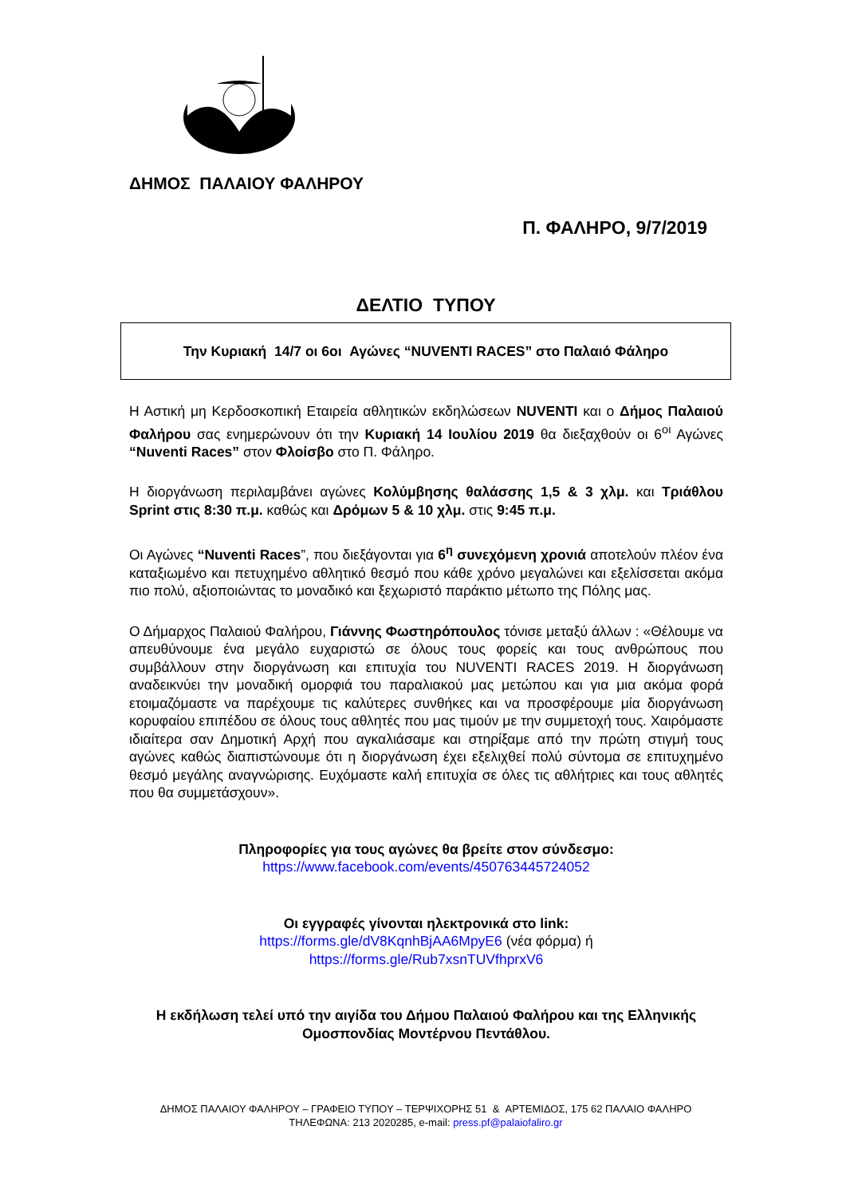ΔΗΜΟΣ ΠΑΛΑΙΟΥ ΦΑΛΗΡΟΥ
Π. ΦΑΛΗΡΟ, 9/7/2019
ΔΕΛΤΙΟ ΤΥΠΟΥ
Την Κυριακή 14/7 οι 6οι Αγώνες “NUVENTI RACES” στο Παλαιό Φάληρο
Η Αστική μη Κερδοσκοπική Εταιρεία αθλητικών εκδηλώσεων NUVENTI και ο Δήμος Παλαιού Φαλήρου σας ενημερώνουν ότι την Κυριακή 14 Ιουλίου 2019 θα διεξαχθούν οι 6<sup>οι</sup> Αγώνες “Nuventi Races” στον Φλοίσβο στο Π. Φάληρο.
Η διοργάνωση περιλαμβάνει αγώνες Κολύμβησης θαλάσσης 1,5 & 3 χλμ. και Τριάθλου Sprint στις 8:30 π.μ. καθώς και Δρόμων 5 & 10 χλμ. στις 9:45 π.μ.
Οι Αγώνες “Nuventi Races”, που διεξάγονται για 6<sup>η</sup> συνεχόμενη χρονιά αποτελούν πλέον ένα καταξιωμένο και πετυχημένο αθλητικό θεσμό που κάθε χρόνο μεγαλώνει και εξελίσσεται ακόμα πιο πολύ, αξιοποιώντας το μοναδικό και ξεχωριστό παράκτιο μέτωπο της Πόλης μας.
Ο Δήμαρχος Παλαιού Φαλήρου, Γιάννης Φωστηρόπουλος τόνισε μεταξύ άλλων : «Θέλουμε να απευθύνουμε ένα μεγάλο ευχαριστώ σε όλους τους φορείς και τους ανθρώπους που συμβάλλουν στην διοργάνωση και επιτυχία του NUVENTI RACES 2019. Η διοργάνωση αναδεικνύει την μοναδική ομορφιά του παραλιακού μας μετώπου και για μια ακόμα φορά ετοιμαζόμαστε να παρέχουμε τις καλύτερες συνθήκες και να προσφέρουμε μία διοργάνωση κορυφαίου επιπέδου σε όλους τους αθλητές που μας τιμούν με την συμμετοχή τους. Χαιρόμαστε ιδιαίτερα σαν Δημοτική Αρχή που αγκαλιάσαμε και στηρίξαμε από την πρώτη στιγμή τους αγώνες καθώς διαπιστώνουμε ότι η διοργάνωση έχει εξελιχθεί πολύ σύντομα σε επιτυχημένο θεσμό μεγάλης αναγνώρισης. Ευχόμαστε καλή επιτυχία σε όλες τις αθλήτριες και τους αθλητές που θα συμμετάσχουν».
Πληροφορίες για τους αγώνες θα βρείτε στον σύνδεσμο:
https://www.facebook.com/events/450763445724052
Οι εγγραφές γίνονται ηλεκτρονικά στο link:
https://forms.gle/dV8KqnhBjAA6MpyE6 (νέα φόρμα) ή
https://forms.gle/Rub7xsnTUVfhprxV6
Η εκδήλωση τελεί υπό την αιγίδα του Δήμου Παλαιού Φαλήρου και της Ελληνικής Ομοσπονδίας Μοντέρνου Πεντάθλου.
ΔΗΜΟΣ ΠΑΛΑΙΟΥ ΦΑΛΗΡΟΥ – ΓΡΑΦΕΙΟ ΤΥΠΟΥ – ΤΕΡΨΙΧΟΡΗΣ 51 & ΑΡΤΕΜΙΔΟΣ, 175 62 ΠΑΛΑΙΟ ΦΑΛΗΡΟ
ΤΗΛΕΦΩΝΑ: 213 2020285, e-mail: press.pf@palaiofaliro.gr